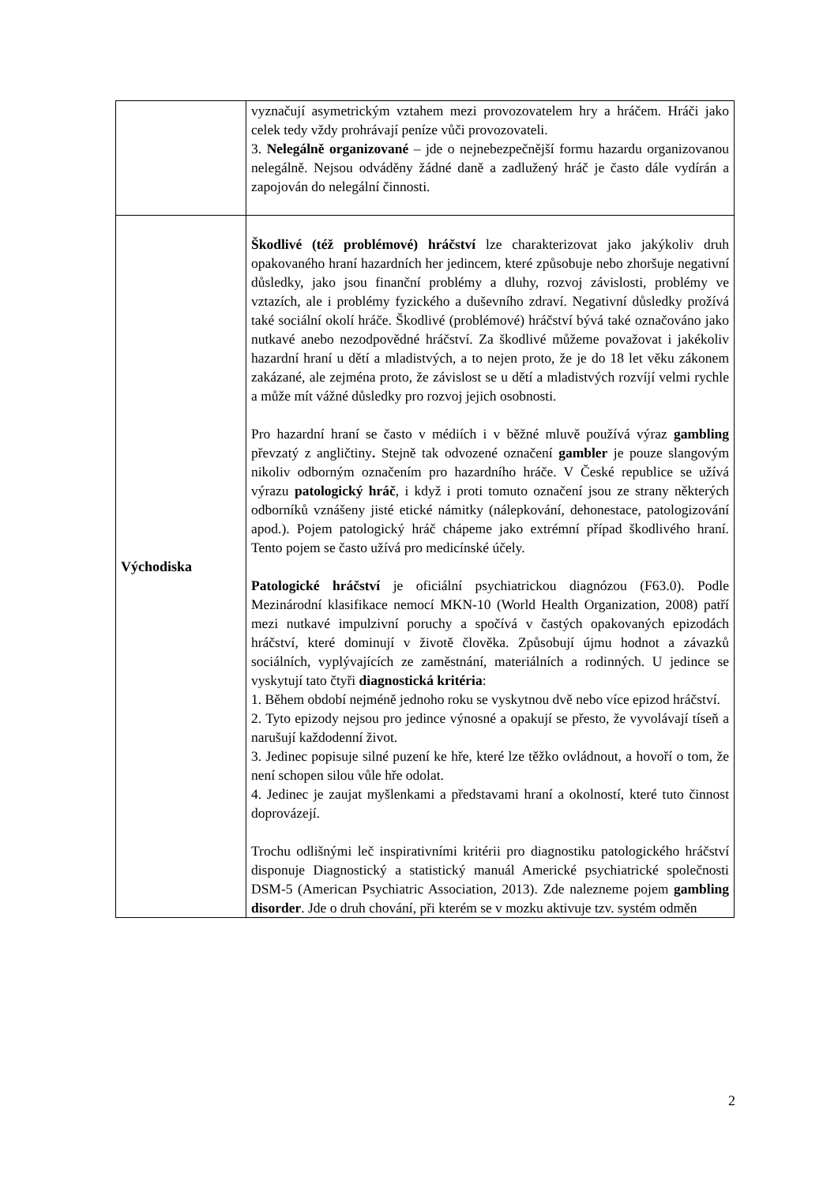| | vyznačují asymetrickým vztahem mezi provozovatelem hry a hráčem. Hráči jako celek tedy vždy prohrávají peníze vůči provozovateli. 3. Nelegálně organizované – jde o nejnebezpečnější formu hazardu organizovanou nelegálně. Nejsou odváděny žádné daně a zadlužený hráč je často dále vydírán a zapojován do nelegální činnosti. |
| Východiska | Škodlivé (též problémové) hráčství lze charakterizovat jako jakýkoliv druh opakovaného hraní hazardních her jedincem, které způsobuje nebo zhoršuje negativní důsledky, jako jsou finanční problémy a dluhy, rozvoj závislosti, problémy ve vztazích, ale i problémy fyzického a duševního zdraví. Negativní důsledky prožívá také sociální okolí hráče. Škodlivé (problémové) hráčství bývá také označováno jako nutkavé anebo nezodpovědné hráčství. Za škodlivé můžeme považovat i jakékoliv hazardní hraní u dětí a mladistvých, a to nejen proto, že je do 18 let věku zákonem zakázané, ale zejména proto, že závislost se u dětí a mladistvých rozvíjí velmi rychle a může mít vážné důsledky pro rozvoj jejich osobnosti. Pro hazardní hraní se často v médiích i v běžné mluvě používá výraz gambling převzatý z angličtiny . Stejně tak odvozené označení gambler je pouze slangovým nikoliv odborným označením pro hazardního hráče. V České republice se užívá výrazu patologický hráč , i když i proti tomuto označení jsou ze strany některých odborníků vznášeny jisté etické námitky (nálepkování, dehonestace, patologizování apod.). Pojem patologický hráč chápeme jako extrémní případ škodlivého hraní. Tento pojem se často užívá pro medicínské účely. Patologické hráčství je oficiální psychiatrickou diagnózou (F63.0). Podle Mezinárodní klasifikace nemocí MKN-10 (World Health Organization, 2008) patří mezi nutkavé impulzivní poruchy a spočívá v častých opakovaných epizodách hráčství, které dominují v životě člověka. Způsobují újmu hodnot a závazků sociálních, vyplývajících ze zaměstnání, materiálních a rodinných. U jedince se vyskytují tato čtyři diagnostická kritéria : 1. Během období nejméně jednoho roku se vyskytnou dvě nebo více epizod hráčství. 2. Tyto epizody nejsou pro jedince výnosné a opakují se přesto, že vyvolávají tíseň a narušují každodenní život. 3. Jedinec popisuje silné puzení ke hře, které lze těžko ovládnout, a hovoří o tom, že není schopen silou vůle hře odolat. 4. Jedinec je zaujat myšlenkami a představami hraní a okolností, které tuto činnost doprovázejí. Trochu odlišnými leč inspirativními kritérii pro diagnostiku patologického hráčství disponuje Diagnostický a statistický manuál Americké psychiatrické společnosti DSM-5 (American Psychiatric Association, 2013). Zde nalezneme pojem gambling disorder . Jde o druh chování, při kterém se v mozku aktivuje tzv. systém odměn |
2